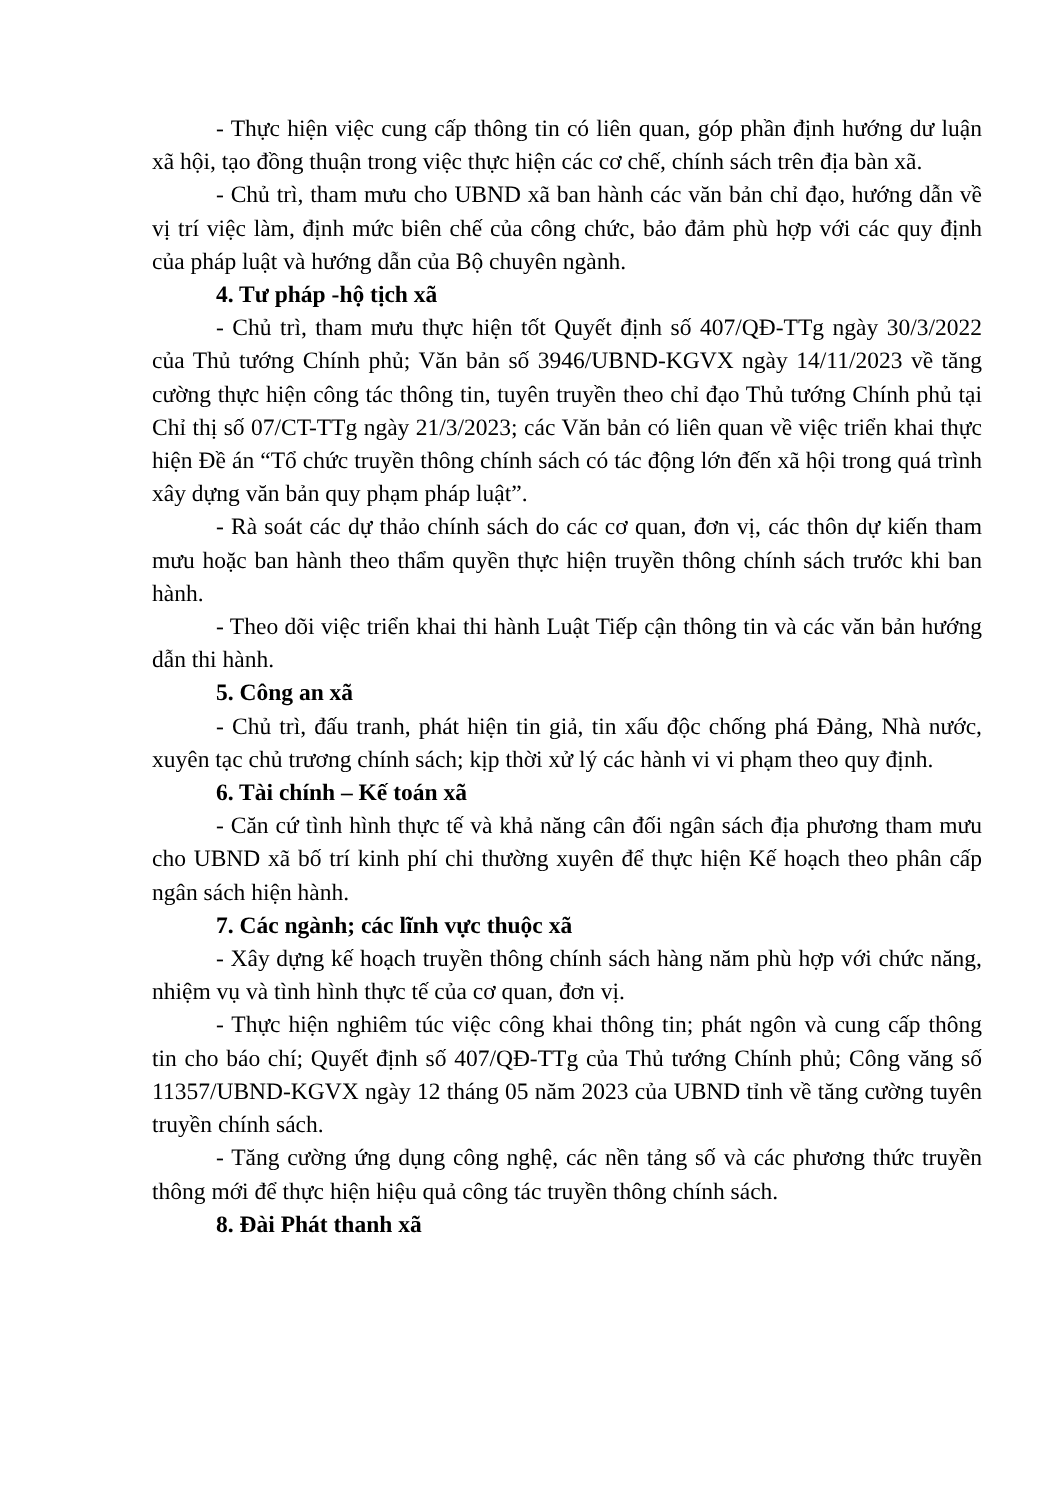- Thực hiện việc cung cấp thông tin có liên quan, góp phần định hướng dư luận xã hội, tạo đồng thuận trong việc thực hiện các cơ chế, chính sách trên địa bàn xã.
- Chủ trì, tham mưu cho UBND xã ban hành các văn bản chỉ đạo, hướng dẫn về vị trí việc làm, định mức biên chế của công chức, bảo đảm phù hợp với các quy định của pháp luật và hướng dẫn của Bộ chuyên ngành.
4. Tư pháp -hộ tịch xã
- Chủ trì, tham mưu thực hiện tốt Quyết định số 407/QĐ-TTg ngày 30/3/2022 của Thủ tướng Chính phủ; Văn bản số 3946/UBND-KGVX ngày 14/11/2023 về tăng cường thực hiện công tác thông tin, tuyên truyền theo chỉ đạo Thủ tướng Chính phủ tại Chỉ thị số 07/CT-TTg ngày 21/3/2023; các Văn bản có liên quan về việc triển khai thực hiện Đề án “Tổ chức truyền thông chính sách có tác động lớn đến xã hội trong quá trình xây dựng văn bản quy phạm pháp luật”.
- Rà soát các dự thảo chính sách do các cơ quan, đơn vị, các thôn dự kiến tham mưu hoặc ban hành theo thẩm quyền thực hiện truyền thông chính sách trước khi ban hành.
- Theo dõi việc triển khai thi hành Luật Tiếp cận thông tin và các văn bản hướng dẫn thi hành.
5. Công an xã
- Chủ trì, đấu tranh, phát hiện tin giả, tin xấu độc chống phá Đảng, Nhà nước, xuyên tạc chủ trương chính sách; kịp thời xử lý các hành vi vi phạm theo quy định.
6. Tài chính – Kế toán xã
- Căn cứ tình hình thực tế và khả năng cân đối ngân sách địa phương tham mưu cho UBND xã bố trí kinh phí chi thường xuyên để thực hiện Kế hoạch theo phân cấp ngân sách hiện hành.
7. Các ngành; các lĩnh vực thuộc xã
- Xây dựng kế hoạch truyền thông chính sách hàng năm phù hợp với chức năng, nhiệm vụ và tình hình thực tế của cơ quan, đơn vị.
- Thực hiện nghiêm túc việc công khai thông tin; phát ngôn và cung cấp thông tin cho báo chí; Quyết định số 407/QĐ-TTg của Thủ tướng Chính phủ; Công văng số 11357/UBND-KGVX ngày 12 tháng 05 năm 2023 của UBND tỉnh về tăng cường tuyên truyền chính sách.
- Tăng cường ứng dụng công nghệ, các nền tảng số và các phương thức truyền thông mới để thực hiện hiệu quả công tác truyền thông chính sách.
8. Đài Phát thanh xã